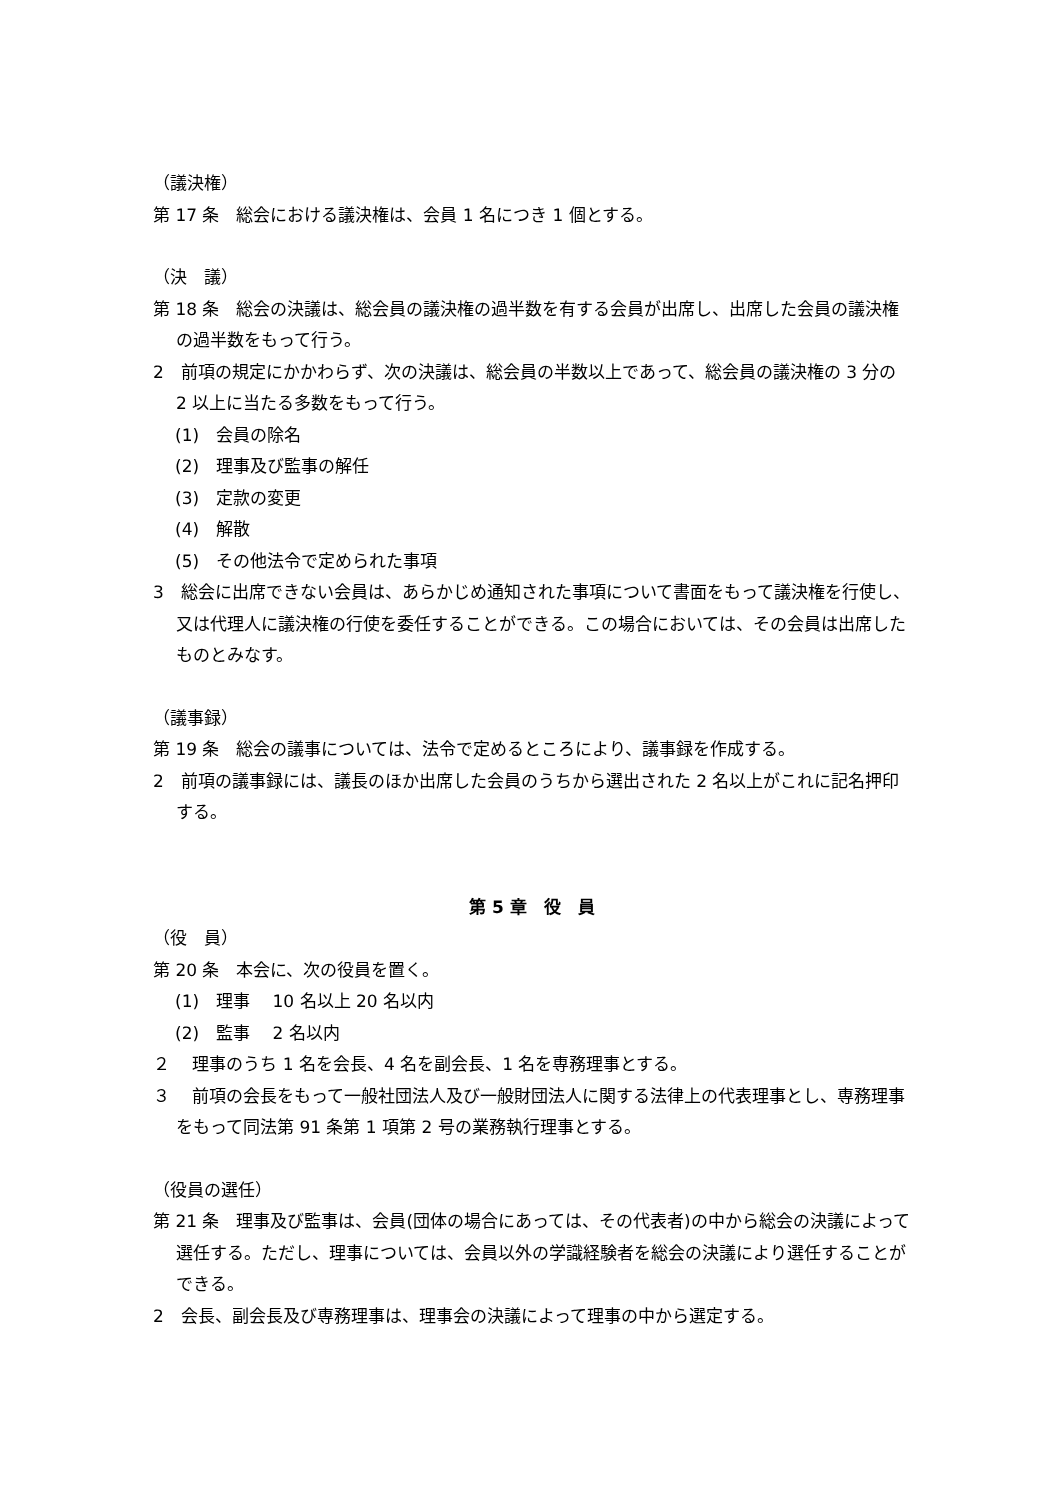（議決権）
第 17 条　総会における議決権は、会員 1 名につき 1 個とする。
（決　議）
第 18 条　総会の決議は、総会員の議決権の過半数を有する会員が出席し、出席した会員の議決権の過半数をもって行う。
2　前項の規定にかかわらず、次の決議は、総会員の半数以上であって、総会員の議決権の 3 分の 2 以上に当たる多数をもって行う。
(1)　会員の除名
(2)　理事及び監事の解任
(3)　定款の変更
(4)　解散
(5)　その他法令で定められた事項
3　総会に出席できない会員は、あらかじめ通知された事項について書面をもって議決権を行使し、又は代理人に議決権の行使を委任することができる。この場合においては、その会員は出席したものとみなす。
（議事録）
第 19 条　総会の議事については、法令で定めるところにより、議事録を作成する。
2　前項の議事録には、議長のほか出席した会員のうちから選出された 2 名以上がこれに記名押印する。
第 5 章　役　員
（役　員）
第 20 条　本会に、次の役員を置く。
(1)　理事　 10 名以上 20 名以内
(2)　監事　 2 名以内
２　 理事のうち 1 名を会長、4 名を副会長、1 名を専務理事とする。
３　 前項の会長をもって一般社団法人及び一般財団法人に関する法律上の代表理事とし、専務理事をもって同法第 91 条第 1 項第 2 号の業務執行理事とする。
（役員の選任）
第 21 条　理事及び監事は、会員(団体の場合にあっては、その代表者)の中から総会の決議によって選任する。ただし、理事については、会員以外の学識経験者を総会の決議により選任することができる。
2　会長、副会長及び専務理事は、理事会の決議によって理事の中から選定する。